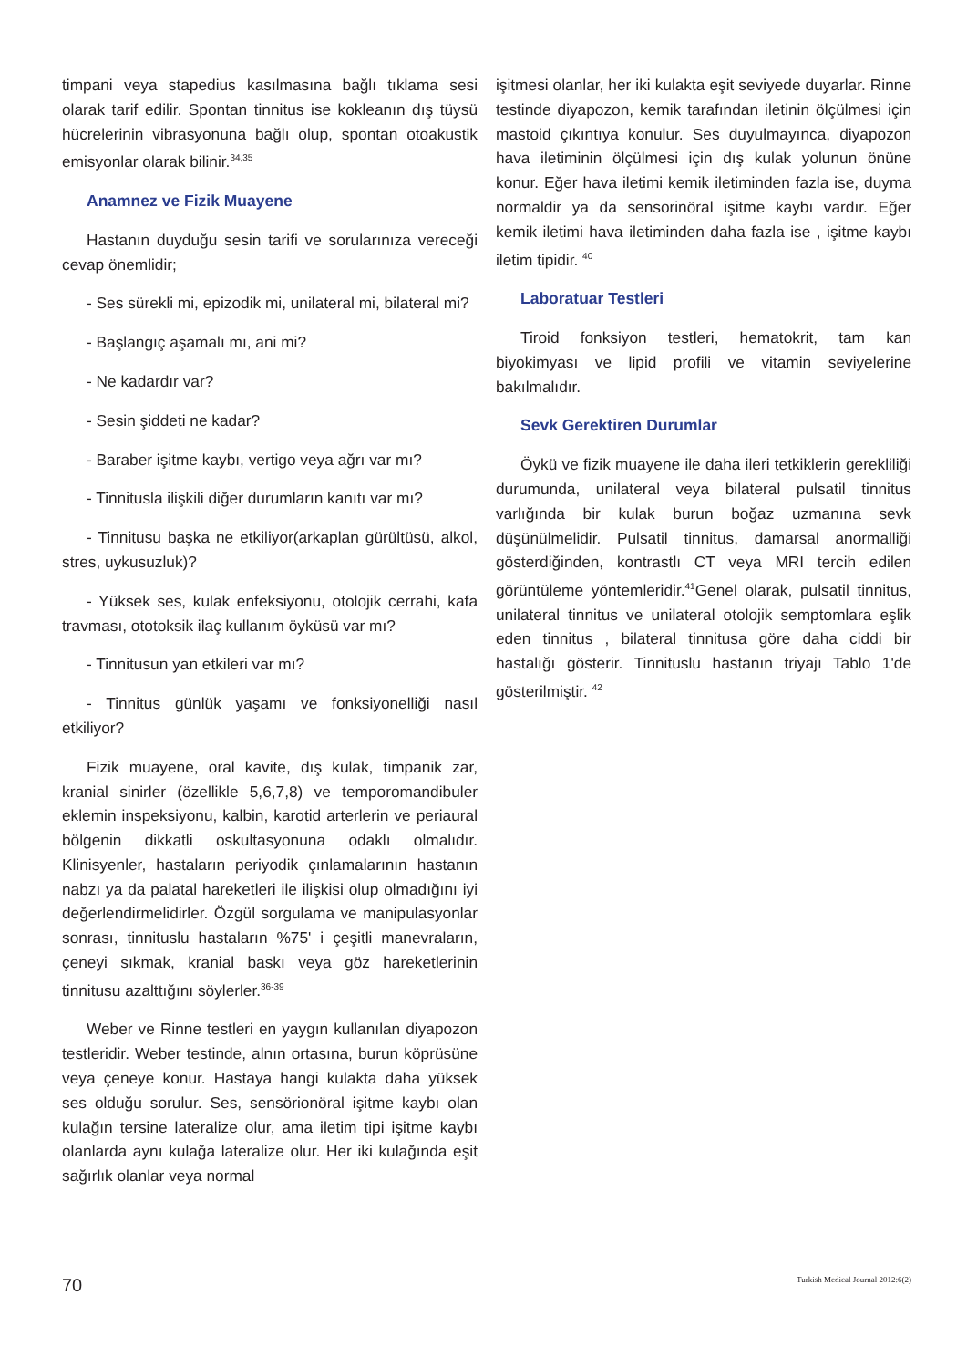timpani veya stapedius kasılmasına bağlı tıklama sesi olarak tarif edilir. Spontan tinnitus ise kokleanın dış tüysü hücrelerinin vibrasyonuna bağlı olup, spontan otoakustik emisyonlar olarak bilinir.<sup>34,35</sup>
Anamnez ve Fizik Muayene
Hastanın duyduğu sesin tarifi ve sorularınıza vereceği cevap önemlidir;
- Ses sürekli mi, epizodik mi, unilateral mi, bilateral mi?
- Başlangıç aşamalı mı, ani mi?
- Ne kadardır var?
- Sesin şiddeti ne kadar?
- Baraber işitme kaybı, vertigo veya ağrı var mı?
- Tinnitusla ilişkili diğer durumların kanıtı var mı?
- Tinnitusu başka ne etkiliyor(arkaplan gürültüsü, alkol, stres, uykusuzluk)?
- Yüksek ses, kulak enfeksiyonu, otolojik cerrahi, kafa travması, ototoksik ilaç kullanım öyküsü var mı?
- Tinnitusun yan etkileri var mı?
- Tinnitus günlük yaşamı ve fonksiyonelliği nasıl etkiliyor?
Fizik muayene, oral kavite, dış kulak, timpanik zar, kranial sinirler (özellikle 5,6,7,8) ve temporomandibuler eklemin inspeksiyonu, kalbin, karotid arterlerin ve periaural bölgenin dikkatli oskultasyonuna odaklı olmalıdır. Klinisyenler, hastaların periyodik çınlamalarının hastanın nabzı ya da palatal hareketleri ile ilişkisi olup olmadığını iyi değerlendirmelidirler. Özgül sorgulama ve manipulasyonlar sonrası, tinnituslu hastaların %75' i çeşitli manevraların, çeneyi sıkmak, kranial baskı veya göz hareketlerinin tinnitusu azalttığını söylerler.<sup>36-39</sup>
Weber ve Rinne testleri en yaygın kullanılan diyapozon testleridir. Weber testinde, alnın ortasına, burun köprüsüne veya çeneye konur. Hastaya hangi kulakta daha yüksek ses olduğu sorulur. Ses, sensörionöral işitme kaybı olan kulağın tersine lateralize olur, ama iletim tipi işitme kaybı olanlarda aynı kulağa lateralize olur. Her iki kulağında eşit sağırlık olanlar veya normal
işitmesi olanlar, her iki kulakta eşit seviyede duyarlar. Rinne testinde diyapozon, kemik tarafından iletinin ölçülmesi için mastoid çıkıntıya konulur. Ses duyulmayınca, diyapozon hava iletiminin ölçülmesi için dış kulak yolunun önüne konur. Eğer hava iletimi kemik iletiminden fazla ise, duyma normaldir ya da sensorinöral işitme kaybı vardır. Eğer kemik iletimi hava iletiminden daha fazla ise , işitme kaybı iletim tipidir. <sup>40</sup>
Laboratuar Testleri
Tiroid fonksiyon testleri, hematokrit, tam kan biyokimyası ve lipid profili ve vitamin seviyelerine bakılmalıdır.
Sevk Gerektiren Durumlar
Öykü ve fizik muayene ile daha ileri tetkiklerin gerekliliği durumunda, unilateral veya bilateral pulsatil tinnitus varlığında bir kulak burun boğaz uzmanına sevk düşünülmelidir. Pulsatil tinnitus, damarsal anormalliği gösterdiğinden, kontrastlı CT veya MRI tercih edilen görüntüleme yöntemleridir.<sup>41</sup>Genel olarak, pulsatil tinnitus, unilateral tinnitus ve unilateral otolojik semptomlara eşlik eden tinnitus , bilateral tinnitusa göre daha ciddi bir hastalığı gösterir. Tinnituslu hastanın triyajı Tablo 1'de gösterilmiştir. <sup>42</sup>
70 Turkish Medical Journal 2012:6(2)